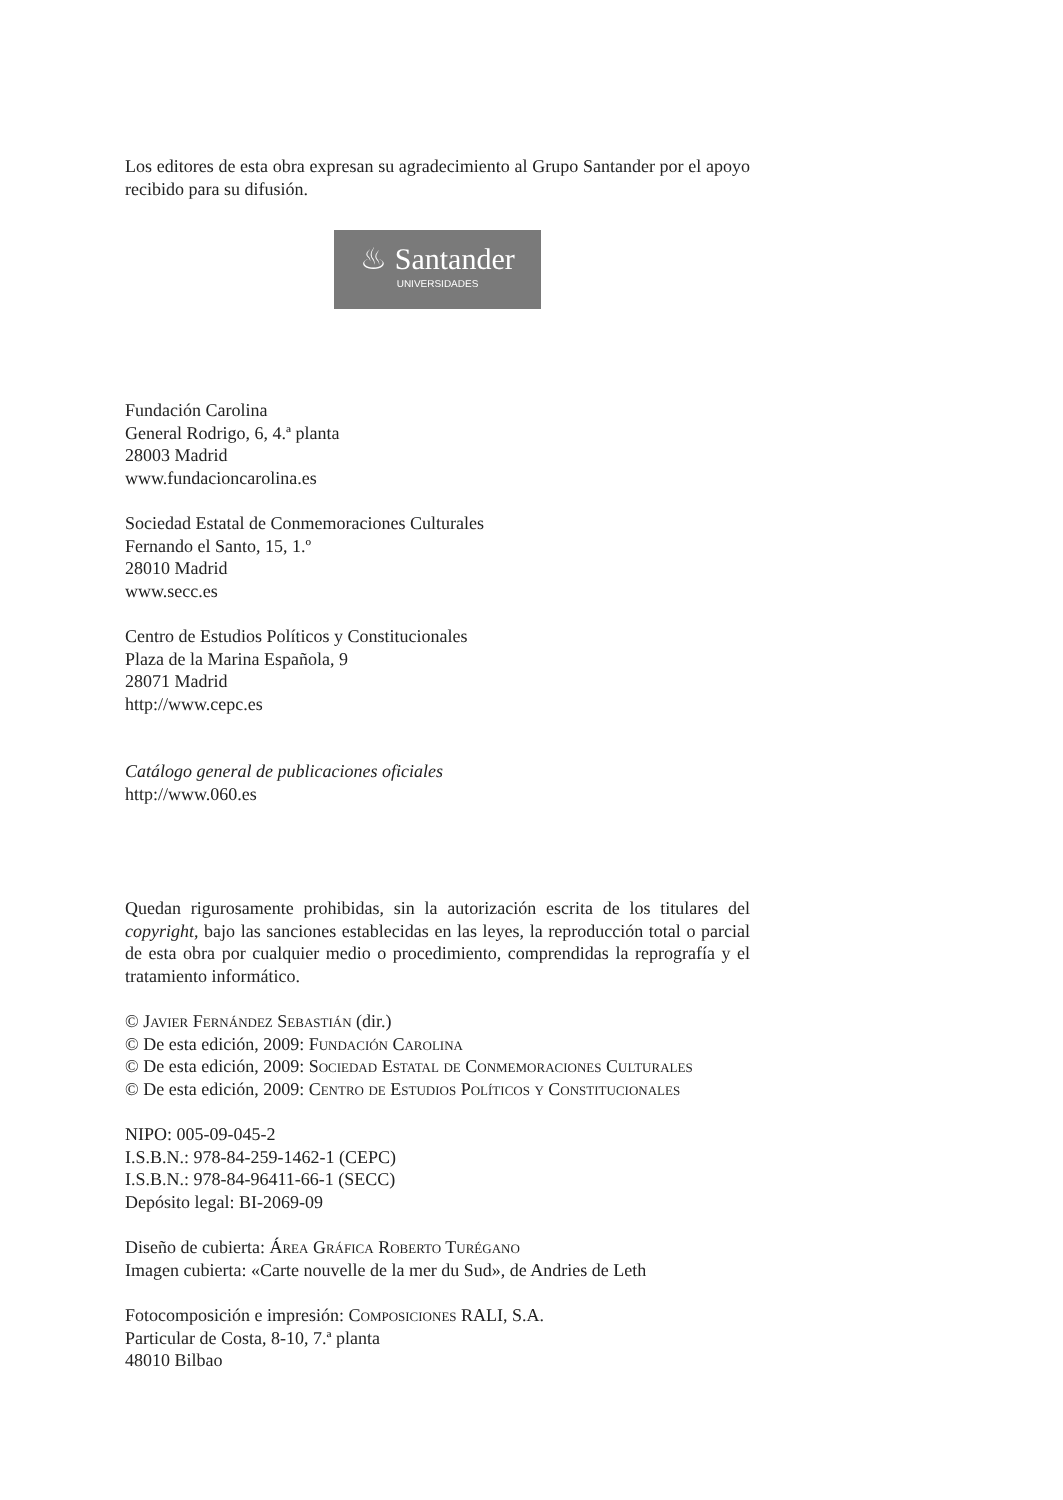Los editores de esta obra expresan su agradecimiento al Grupo Santander por el apoyo recibido para su difusión.
♨ Santander
UNIVERSIDADES
Fundación Carolina
General Rodrigo, 6, 4.ª planta
28003 Madrid
www.fundacioncarolina.es
Sociedad Estatal de Conmemoraciones Culturales
Fernando el Santo, 15, 1.º
28010 Madrid
www.secc.es
Centro de Estudios Políticos y Constitucionales
Plaza de la Marina Española, 9
28071 Madrid
http://www.cepc.es
Catálogo general de publicaciones oficiales
http://www.060.es
Quedan rigurosamente prohibidas, sin la autorización escrita de los titulares del copyright, bajo las sanciones establecidas en las leyes, la reproducción total o parcial de esta obra por cualquier medio o procedimiento, comprendidas la reprografía y el tratamiento informático.
© Javier Fernández Sebastián (dir.)
© De esta edición, 2009: Fundación Carolina
© De esta edición, 2009: Sociedad Estatal de Conmemoraciones Culturales
© De esta edición, 2009: Centro de Estudios Políticos y Constitucionales
NIPO: 005-09-045-2
I.S.B.N.: 978-84-259-1462-1 (CEPC)
I.S.B.N.: 978-84-96411-66-1 (SECC)
Depósito legal: BI-2069-09
Diseño de cubierta: Área Gráfica Roberto Turégano
Imagen cubierta: «Carte nouvelle de la mer du Sud», de Andries de Leth
Fotocomposición e impresión: Composiciones RALI, S.A.
Particular de Costa, 8-10, 7.ª planta
48010 Bilbao